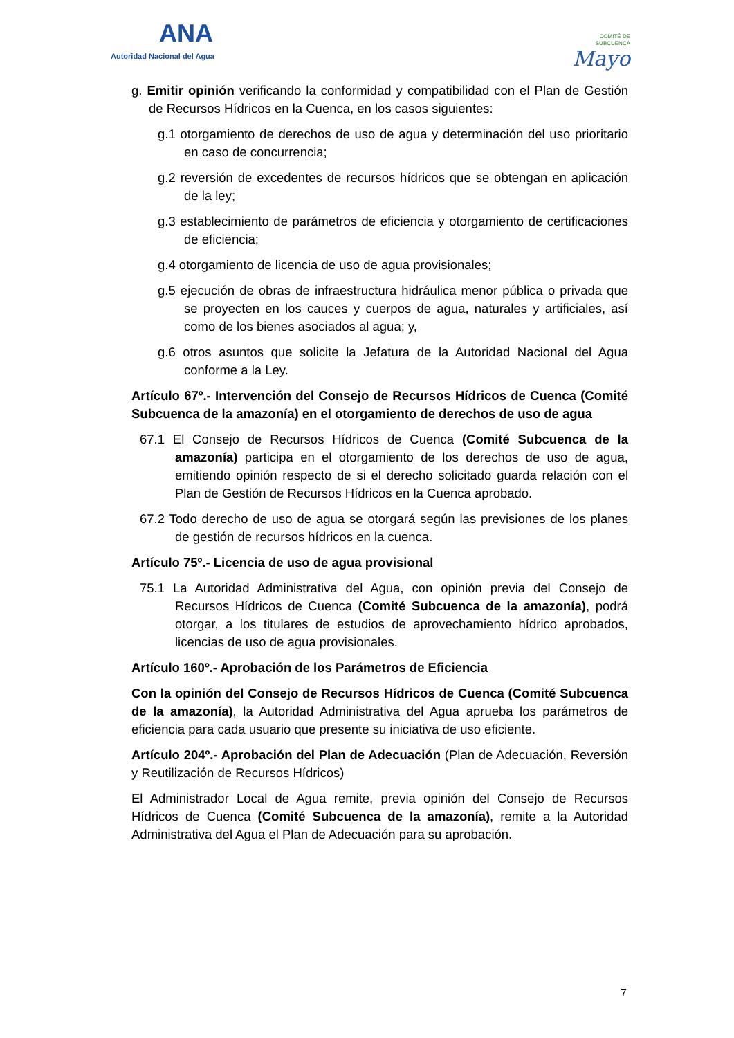ANA
Autoridad Nacional del Agua
COMITÉ DE
SUBCUENCA
Mayo
g. Emitir opinión verificando la conformidad y compatibilidad con el Plan de Gestión de Recursos Hídricos en la Cuenca, en los casos siguientes:
g.1 otorgamiento de derechos de uso de agua y determinación del uso prioritario en caso de concurrencia;
g.2 reversión de excedentes de recursos hídricos que se obtengan en aplicación de la ley;
g.3 establecimiento de parámetros de eficiencia y otorgamiento de certificaciones de eficiencia;
g.4 otorgamiento de licencia de uso de agua provisionales;
g.5 ejecución de obras de infraestructura hidráulica menor pública o privada que se proyecten en los cauces y cuerpos de agua, naturales y artificiales, así como de los bienes asociados al agua; y,
g.6 otros asuntos que solicite la Jefatura de la Autoridad Nacional del Agua conforme a la Ley.
Artículo 67º.- Intervención del Consejo de Recursos Hídricos de Cuenca (Comité Subcuenca de la amazonía) en el otorgamiento de derechos de uso de agua
67.1 El Consejo de Recursos Hídricos de Cuenca (Comité Subcuenca de la amazonía) participa en el otorgamiento de los derechos de uso de agua, emitiendo opinión respecto de si el derecho solicitado guarda relación con el Plan de Gestión de Recursos Hídricos en la Cuenca aprobado.
67.2 Todo derecho de uso de agua se otorgará según las previsiones de los planes de gestión de recursos hídricos en la cuenca.
Artículo 75º.- Licencia de uso de agua provisional
75.1 La Autoridad Administrativa del Agua, con opinión previa del Consejo de Recursos Hídricos de Cuenca (Comité Subcuenca de la amazonía), podrá otorgar, a los titulares de estudios de aprovechamiento hídrico aprobados, licencias de uso de agua provisionales.
Artículo 160º.- Aprobación de los Parámetros de Eficiencia
Con la opinión del Consejo de Recursos Hídricos de Cuenca (Comité Subcuenca de la amazonía), la Autoridad Administrativa del Agua aprueba los parámetros de eficiencia para cada usuario que presente su iniciativa de uso eficiente.
Artículo 204º.- Aprobación del Plan de Adecuación (Plan de Adecuación, Reversión y Reutilización de Recursos Hídricos)
El Administrador Local de Agua remite, previa opinión del Consejo de Recursos Hídricos de Cuenca (Comité Subcuenca de la amazonía), remite a la Autoridad Administrativa del Agua el Plan de Adecuación para su aprobación.
7